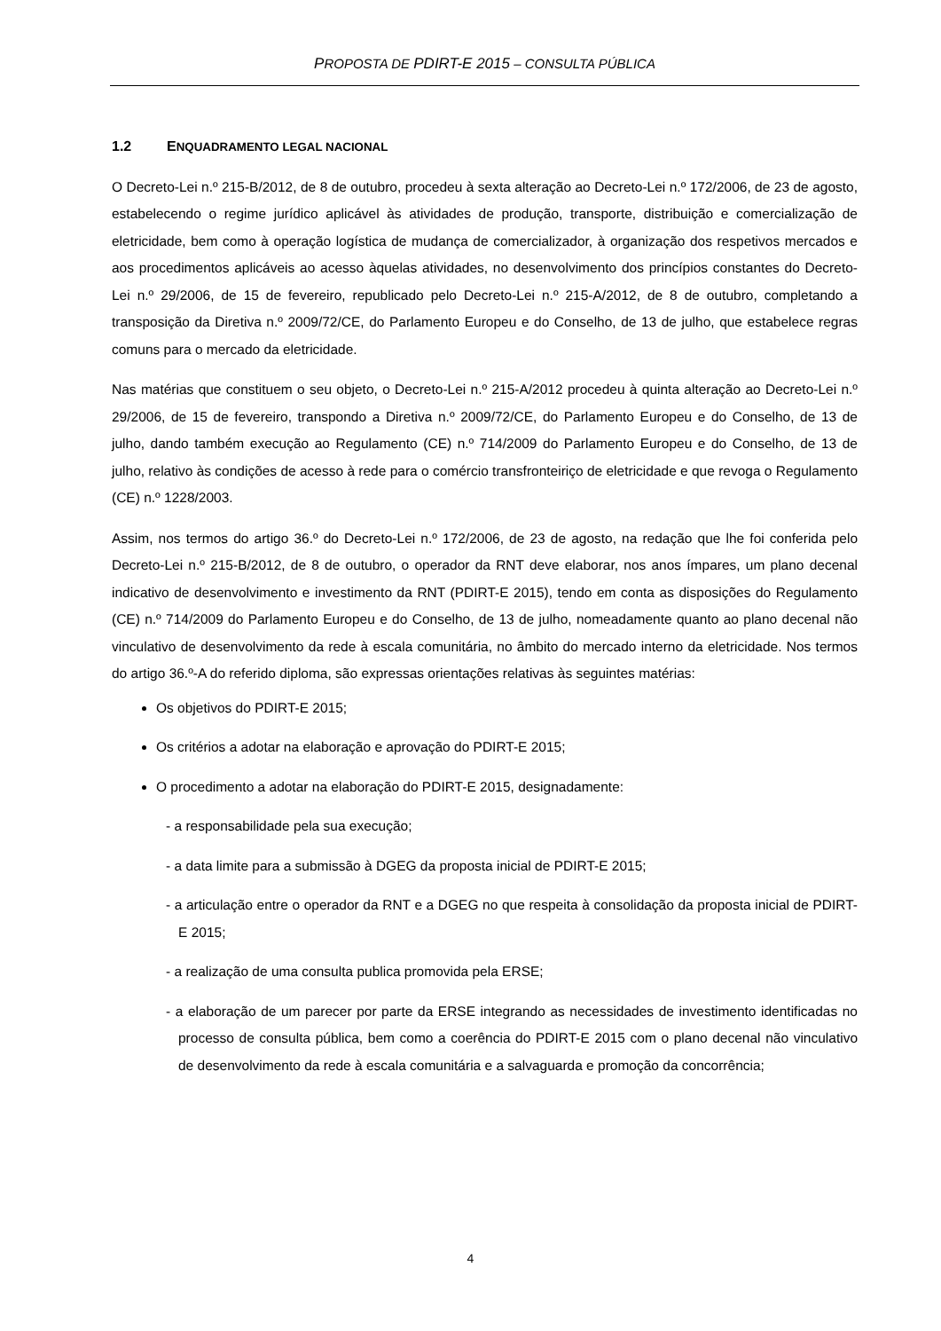PROPOSTA DE PDIRT-E 2015 – CONSULTA PÚBLICA
1.2 ENQUADRAMENTO LEGAL NACIONAL
O Decreto-Lei n.º 215-B/2012, de 8 de outubro, procedeu à sexta alteração ao Decreto-Lei n.º 172/2006, de 23 de agosto, estabelecendo o regime jurídico aplicável às atividades de produção, transporte, distribuição e comercialização de eletricidade, bem como à operação logística de mudança de comercializador, à organização dos respetivos mercados e aos procedimentos aplicáveis ao acesso àquelas atividades, no desenvolvimento dos princípios constantes do Decreto-Lei n.º 29/2006, de 15 de fevereiro, republicado pelo Decreto-Lei n.º 215-A/2012, de 8 de outubro, completando a transposição da Diretiva n.º 2009/72/CE, do Parlamento Europeu e do Conselho, de 13 de julho, que estabelece regras comuns para o mercado da eletricidade.
Nas matérias que constituem o seu objeto, o Decreto-Lei n.º 215-A/2012 procedeu à quinta alteração ao Decreto-Lei n.º 29/2006, de 15 de fevereiro, transpondo a Diretiva n.º 2009/72/CE, do Parlamento Europeu e do Conselho, de 13 de julho, dando também execução ao Regulamento (CE) n.º 714/2009 do Parlamento Europeu e do Conselho, de 13 de julho, relativo às condições de acesso à rede para o comércio transfronteiriço de eletricidade e que revoga o Regulamento (CE) n.º 1228/2003.
Assim, nos termos do artigo 36.º do Decreto-Lei n.º 172/2006, de 23 de agosto, na redação que lhe foi conferida pelo Decreto-Lei n.º 215-B/2012, de 8 de outubro, o operador da RNT deve elaborar, nos anos ímpares, um plano decenal indicativo de desenvolvimento e investimento da RNT (PDIRT-E 2015), tendo em conta as disposições do Regulamento (CE) n.º 714/2009 do Parlamento Europeu e do Conselho, de 13 de julho, nomeadamente quanto ao plano decenal não vinculativo de desenvolvimento da rede à escala comunitária, no âmbito do mercado interno da eletricidade. Nos termos do artigo 36.º-A do referido diploma, são expressas orientações relativas às seguintes matérias:
Os objetivos do PDIRT-E 2015;
Os critérios a adotar na elaboração e aprovação do PDIRT-E 2015;
O procedimento a adotar na elaboração do PDIRT-E 2015, designadamente:
- a responsabilidade pela sua execução;
- a data limite para a submissão à DGEG da proposta inicial de PDIRT-E 2015;
- a articulação entre o operador da RNT e a DGEG no que respeita à consolidação da proposta inicial de PDIRT-E 2015;
- a realização de uma consulta publica promovida pela ERSE;
- a elaboração de um parecer por parte da ERSE integrando as necessidades de investimento identificadas no processo de consulta pública, bem como a coerência do PDIRT-E 2015 com o plano decenal não vinculativo de desenvolvimento da rede à escala comunitária e a salvaguarda e promoção da concorrência;
4